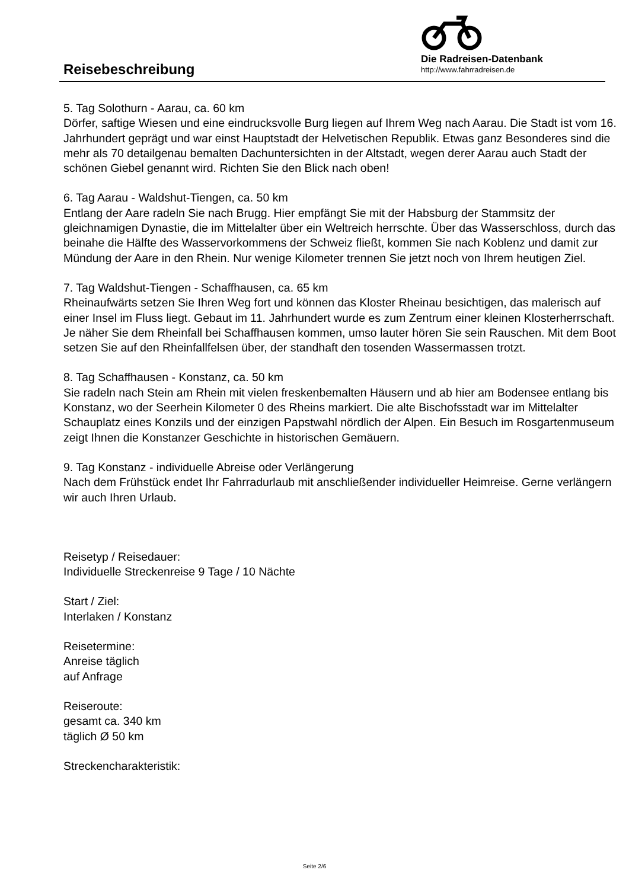Reisebeschreibung
Die Radreisen-Datenbank
http://www.fahrradreisen.de
5. Tag Solothurn - Aarau, ca. 60 km
Dörfer, saftige Wiesen und eine eindrucksvolle Burg liegen auf Ihrem Weg nach Aarau. Die Stadt ist vom 16. Jahrhundert geprägt und war einst Hauptstadt der Helvetischen Republik. Etwas ganz Besonderes sind die mehr als 70 detailgenau bemalten Dachuntersichten in der Altstadt, wegen derer Aarau auch Stadt der schönen Giebel genannt wird. Richten Sie den Blick nach oben!
6. Tag Aarau - Waldshut-Tiengen, ca. 50 km
Entlang der Aare radeln Sie nach Brugg. Hier empfängt Sie mit der Habsburg der Stammsitz der gleichnamigen Dynastie, die im Mittelalter über ein Weltreich herrschte. Über das Wasserschloss, durch das beinahe die Hälfte des Wasservorkommens der Schweiz fließt, kommen Sie nach Koblenz und damit zur Mündung der Aare in den Rhein. Nur wenige Kilometer trennen Sie jetzt noch von Ihrem heutigen Ziel.
7. Tag Waldshut-Tiengen - Schaffhausen, ca. 65 km
Rheinaufwärts setzen Sie Ihren Weg fort und können das Kloster Rheinau besichtigen, das malerisch auf einer Insel im Fluss liegt. Gebaut im 11. Jahrhundert wurde es zum Zentrum einer kleinen Klosterherrschaft. Je näher Sie dem Rheinfall bei Schaffhausen kommen, umso lauter hören Sie sein Rauschen. Mit dem Boot setzen Sie auf den Rheinfallfelsen über, der standhaft den tosenden Wassermassen trotzt.
8. Tag Schaffhausen - Konstanz, ca. 50 km
Sie radeln nach Stein am Rhein mit vielen freskenbemalten Häusern und ab hier am Bodensee entlang bis Konstanz, wo der Seerhein Kilometer 0 des Rheins markiert. Die alte Bischofsstadt war im Mittelalter Schauplatz eines Konzils und der einzigen Papstwahl nördlich der Alpen. Ein Besuch im Rosgartenmuseum zeigt Ihnen die Konstanzer Geschichte in historischen Gemäuern.
9. Tag Konstanz - individuelle Abreise oder Verlängerung
Nach dem Frühstück endet Ihr Fahrradurlaub mit anschließender individueller Heimreise. Gerne verlängern wir auch Ihren Urlaub.
Reisetyp / Reisedauer:
Individuelle Streckenreise 9 Tage / 10 Nächte
Start / Ziel:
Interlaken / Konstanz
Reisetermine:
Anreise täglich
auf Anfrage
Reiseroute:
gesamt ca. 340 km
täglich Ø 50 km
Streckencharakteristik:
Seite 2/6